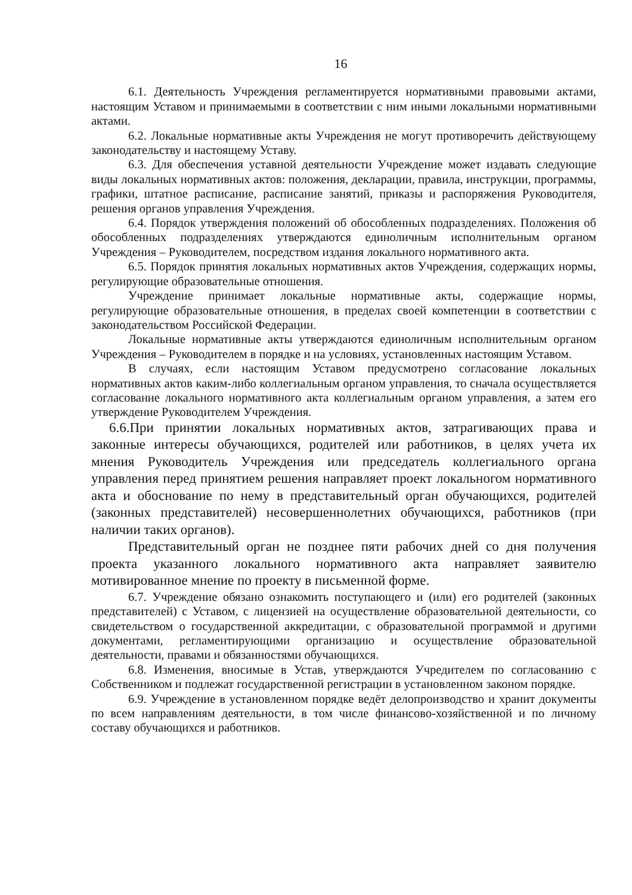16
6.1. Деятельность Учреждения регламентируется нормативными правовыми актами, настоящим Уставом и принимаемыми в соответствии с ним иными локальными нормативными актами.
6.2. Локальные нормативные акты Учреждения не могут противоречить действующему законодательству и настоящему Уставу.
6.3. Для обеспечения уставной деятельности Учреждение может издавать следующие виды локальных нормативных актов: положения, декларации, правила, инструкции, программы, графики, штатное расписание, расписание занятий, приказы и распоряжения Руководителя, решения органов управления Учреждения.
6.4. Порядок утверждения положений об обособленных подразделениях. Положения об обособленных подразделениях утверждаются единоличным исполнительным органом Учреждения – Руководителем, посредством издания локального нормативного акта.
6.5. Порядок принятия локальных нормативных актов Учреждения, содержащих нормы, регулирующие образовательные отношения.
Учреждение принимает локальные нормативные акты, содержащие нормы, регулирующие образовательные отношения, в пределах своей компетенции в соответствии с законодательством Российской Федерации.
Локальные нормативные акты утверждаются единоличным исполнительным органом Учреждения – Руководителем в порядке и на условиях, установленных настоящим Уставом.
В случаях, если настоящим Уставом предусмотрено согласование локальных нормативных актов каким-либо коллегиальным органом управления, то сначала осуществляется согласование локального нормативного акта коллегиальным органом управления, а затем его утверждение Руководителем Учреждения.
6.6.При принятии локальных нормативных актов, затрагивающих права и законные интересы обучающихся, родителей или работников, в целях учета их мнения Руководитель Учреждения или председатель коллегиального органа управления перед принятием решения направляет проект локальногом нормативного акта и обоснование по нему в представительный орган обучающихся, родителей (законных представителей) несовершеннолетних обучающихся, работников (при наличии таких органов).
Представительный орган не позднее пяти рабочих дней со дня получения проекта указанного локального нормативного акта направляет заявителю мотивированное мнение по проекту в письменной форме.
6.7. Учреждение обязано ознакомить поступающего и (или) его родителей (законных представителей) с Уставом, с лицензией на осуществление образовательной деятельности, со свидетельством о государственной аккредитации, с образовательной программой и другими документами, регламентирующими организацию и осуществление образовательной деятельности, правами и обязанностями обучающихся.
6.8. Изменения, вносимые в Устав, утверждаются Учредителем по согласованию с Собственником и подлежат государственной регистрации в установленном законом порядке.
6.9. Учреждение в установленном порядке ведёт делопроизводство и хранит документы по всем направлениям деятельности, в том числе финансово-хозяйственной и по личному составу обучающихся и работников.